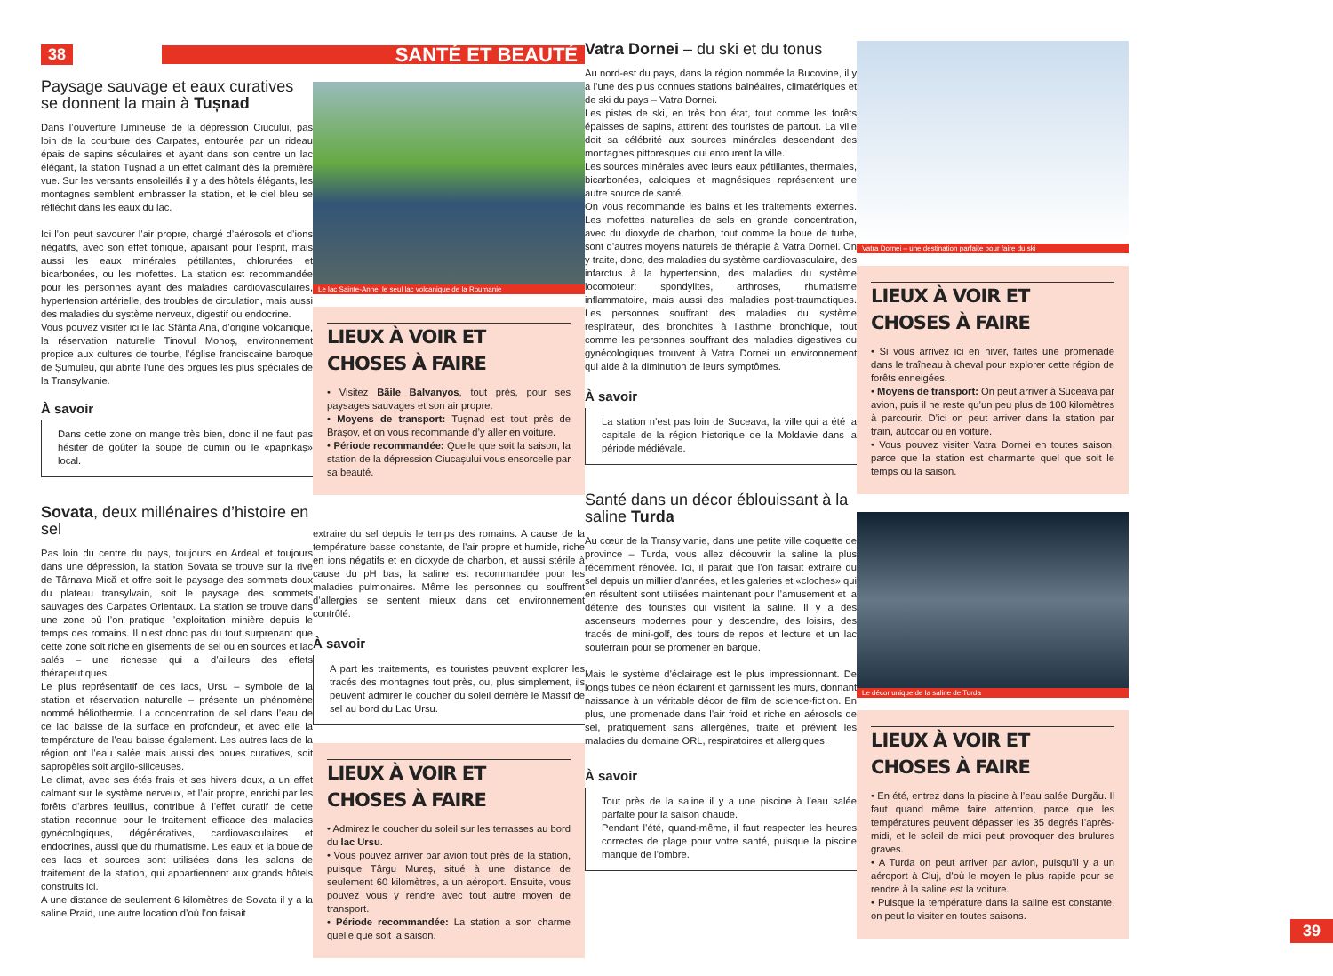38
Paysage sauvage et eaux curatives se donnent la main à Tușnad
Dans l’ouverture lumineuse de la dépression Ciucului, pas loin de la courbure des Carpates, entourée par un rideau épais de sapins séculaires et ayant dans son centre un lac élégant, la station Tușnad a un effet calmant dès la première vue. Sur les versants ensoleillés il y a des hôtels élégants, les montagnes semblent embrasser la station, et le ciel bleu se réfléchit dans les eaux du lac.
Ici l’on peut savourer l’air propre, chargé d’aérosols et d’ions négatifs, avec son effet tonique, apaisant pour l’esprit, mais aussi les eaux minérales pétillantes, chlorurées et bicarbonées, ou les mofettes. La station est recommandée pour les personnes ayant des maladies cardiovasculaires, hypertension artérielle, des troubles de circulation, mais aussi des maladies du système nerveux, digestif ou endocrine.
Vous pouvez visiter ici le lac Sfânta Ana, d’origine volcanique, la réservation naturelle Tinovul Mohoș, environnement propice aux cultures de tourbe, l’église franciscaine baroque de Șumuleu, qui abrite l’une des orgues les plus spéciales de la Transylvanie.
À savoir
Dans cette zone on mange très bien, donc il ne faut pas hésiter de goûter la soupe de cumin ou le «paprikaș» local.
Sovata, deux millénaires d’histoire en sel
Pas loin du centre du pays, toujours en Ardeal et toujours dans une dépression, la station Sovata se trouve sur la rive de Târnava Mică et offre soit le paysage des sommets doux du plateau transylvain, soit le paysage des sommets sauvages des Carpates Orientaux. La station se trouve dans une zone où l’on pratique l’exploitation minière depuis le temps des romains. Il n’est donc pas du tout surprenant que cette zone soit riche en gisements de sel ou en sources et lac salés – une richesse qui a d’ailleurs des effets thérapeutiques.
Le plus représentatif de ces lacs, Ursu – symbole de la station et réservation naturelle – présente un phénomène nommé héliothermie. La concentration de sel dans l’eau de ce lac baisse de la surface en profondeur, et avec elle la température de l’eau baisse également. Les autres lacs de la région ont l’eau salée mais aussi des boues curatives, soit sapropèles soit argilo-siliceuses.
Le climat, avec ses étés frais et ses hivers doux, a un effet calmant sur le système nerveux, et l’air propre, enrichi par les forêts d’arbres feuillus, contribue à l’effet curatif de cette station reconnue pour le traitement efficace des maladies gynécologiques, dégénératives, cardiovasculaires et endocrines, aussi que du rhumatisme. Les eaux et la boue de ces lacs et sources sont utilisées dans les salons de traitement de la station, qui appartiennent aux grands hôtels construits ici.
A une distance de seulement 6 kilomètres de Sovata il y a la saline Praid, une autre location d’où l’on faisait
SANTÉ ET BEAUTÉ
Le lac Sainte-Anne, le seul lac volcanique de la Roumanie
LIEUX À VOIR ET CHOSES À FAIRE
• Visitez Bãile Balvanyos, tout près, pour ses paysages sauvages et son air propre.
• Moyens de transport: Tușnad est tout près de Brașov, et on vous recommande d’y aller en voiture.
• Période recommandée: Quelle que soit la saison, la station de la dépression Ciucașului vous ensorcelle par sa beauté.
extraire du sel depuis le temps des romains. A cause de la température basse constante, de l’air propre et humide, riche en ions négatifs et en dioxyde de charbon, et aussi stérile à cause du pH bas, la saline est recommandée pour les maladies pulmonaires. Même les personnes qui souffrent d’allergies se sentent mieux dans cet environnement contrôlé.
À savoir
A part les traitements, les touristes peuvent explorer les tracés des montagnes tout près, ou, plus simplement, ils peuvent admirer le coucher du soleil derrière le Massif de sel au bord du Lac Ursu.
LIEUX À VOIR ET CHOSES À FAIRE
• Admirez le coucher du soleil sur les terrasses au bord du lac Ursu.
• Vous pouvez arriver par avion tout près de la station, puisque Târgu Mureș, situé à une distance de seulement 60 kilomètres, a un aéroport. Ensuite, vous pouvez vous y rendre avec tout autre moyen de transport.
• Période recommandée: La station a son charme quelle que soit la saison.
Vatra Dornei – du ski et du tonus
Au nord-est du pays, dans la région nommée la Bucovine, il y a l’une des plus connues stations balnéaires, climatériques et de ski du pays – Vatra Dornei.
Les pistes de ski, en très bon état, tout comme les forêts épaisses de sapins, attirent des touristes de partout. La ville doit sa célébrité aux sources minérales descendant des montagnes pittoresques qui entourent la ville.
Les sources minérales avec leurs eaux pétillantes, thermales, bicarbonées, calciques et magnésiques représentent une autre source de santé.
On vous recommande les bains et les traitements externes. Les mofettes naturelles de sels en grande concentration, avec du dioxyde de charbon, tout comme la boue de turbe, sont d’autres moyens naturels de thérapie à Vatra Dornei. On y traite, donc, des maladies du système cardiovasculaire, des infarctus à la hypertension, des maladies du système locomoteur: spondylites, arthroses, rhumatisme inflammatoire, mais aussi des maladies post-traumatiques. Les personnes souffrant des maladies du système respirateur, des bronchites à l’asthme bronchique, tout comme les personnes souffrant des maladies digestives ou gynécologiques trouvent à Vatra Dornei un environnement qui aide à la diminution de leurs symptômes.
À savoir
La station n’est pas loin de Suceava, la ville qui a été la capitale de la région historique de la Moldavie dans la période médiévale.
Santé dans un décor éblouissant à la saline Turda
Au cœur de la Transylvanie, dans une petite ville coquette de province – Turda, vous allez découvrir la saline la plus récemment rénovée. Ici, il parait que l’on faisait extraire du sel depuis un millier d’années, et les galeries et «cloches» qui en résultent sont utilisées maintenant pour l’amusement et la détente des touristes qui visitent la saline. Il y a des ascenseurs modernes pour y descendre, des loisirs, des tracés de mini-golf, des tours de repos et lecture et un lac souterrain pour se promener en barque.
Mais le système d’éclairage est le plus impressionnant. De longs tubes de néon éclairent et garnissent les murs, donnant naissance à un véritable décor de film de science-fiction. En plus, une promenade dans l’air froid et riche en aérosols de sel, pratiquement sans allergènes, traite et prévient les maladies du domaine ORL, respiratoires et allergiques.
À savoir
Tout près de la saline il y a une piscine à l’eau salée parfaite pour la saison chaude.
Pendant l’été, quand-même, il faut respecter les heures correctes de plage pour votre santé, puisque la piscine manque de l’ombre.
Vatra Dornei – une destination parfaite pour faire du ski
LIEUX À VOIR ET CHOSES À FAIRE
• Si vous arrivez ici en hiver, faites une promenade dans le traîneau à cheval pour explorer cette région de forêts enneigées.
• Moyens de transport: On peut arriver à Suceava par avion, puis il ne reste qu’un peu plus de 100 kilomètres à parcourir. D’ici on peut arriver dans la station par train, autocar ou en voiture.
• Vous pouvez visiter Vatra Dornei en toutes saison, parce que la station est charmante quel que soit le temps ou la saison.
Le décor unique de la saline de Turda
LIEUX À VOIR ET CHOSES À FAIRE
• En été, entrez dans la piscine à l’eau salée Durgău. Il faut quand même faire attention, parce que les températures peuvent dépasser les 35 degrés l’après-midi, et le soleil de midi peut provoquer des brulures graves.
• A Turda on peut arriver par avion, puisqu’il y a un aéroport à Cluj, d’où le moyen le plus rapide pour se rendre à la saline est la voiture.
• Puisque la température dans la saline est constante, on peut la visiter en toutes saisons.
39